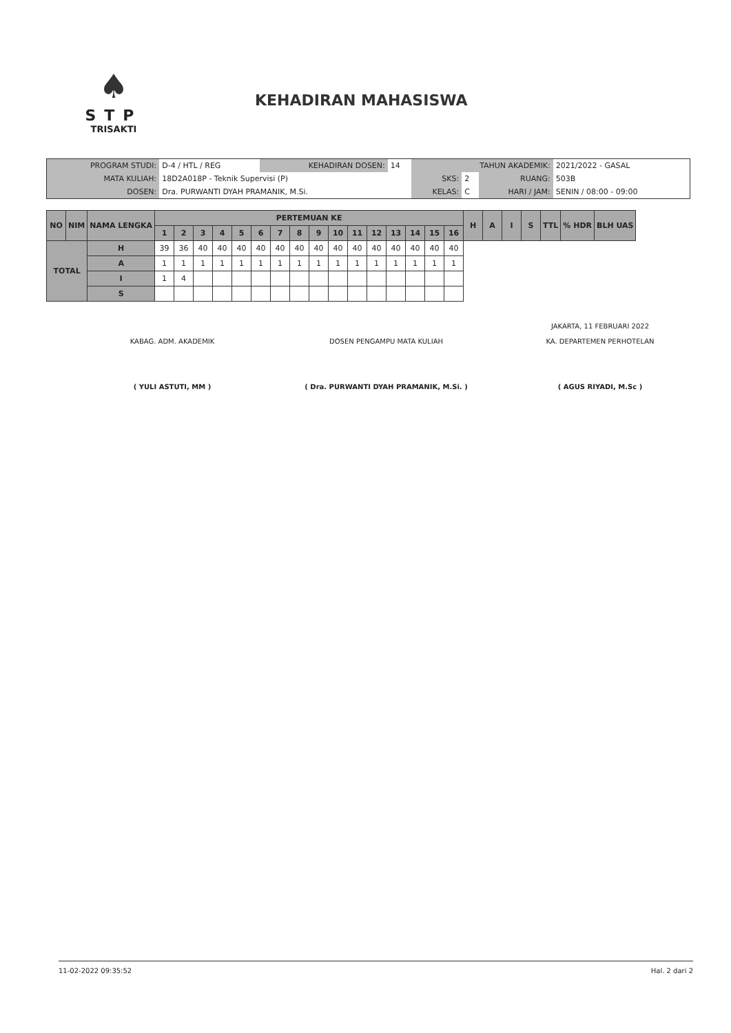♠
STP
TRISAKTI
KEHADIRAN MAHASISWA
| PROGRAM STUDI: | D-4 / HTL / REG | KEHADIRAN DOSEN: | 14 | TAHUN AKADEMIK: | | | 2021/2022 - GASAL |
| MATA KULIAH: | 18D2A018P - Teknik Supervisi (P) | | | SKS: | 2 | RUANG: | 503B |
| DOSEN: | Dra. PURWANTI DYAH PRAMANIK, M.Si. | | | KELAS: | C | HARI / JAM: | SENIN / 08:00 - 09:00 |
| NO | NIM | NAMA LENGKA | | PERTEMUAN KE | | | | | | | | | | | | | | | | H | A | I | S | TTL | % HDR | BLH UAS |
| --- | --- | --- | --- | --- | --- | --- | --- | --- | --- | --- | --- | --- | --- | --- | --- | --- | --- | --- | --- | --- | --- | --- | --- | --- | --- | --- |
| | | | | 1 | 2 | 3 | 4 | 5 | 6 | 7 | 8 | 9 | 10 | 11 | 12 | 13 | 14 | 15 | 16 | | | | | | | |
| TOTAL | | | H | 39 | 36 | 40 | 40 | 40 | 40 | 40 | 40 | 40 | 40 | 40 | 40 | 40 | 40 | 40 | 40 | | | | | | | |
| | | | A | 1 | 1 | 1 | 1 | 1 | 1 | 1 | 1 | 1 | 1 | 1 | 1 | 1 | 1 | 1 | 1 | | | | | | | |
| | | | I | 1 | 4 | | | | | | | | | | | | | | | | | | | | | |
| | | | S | | | | | | | | | | | | | | | | | | | | | | | |
KABAG. ADM. AKADEMIK
( YULI ASTUTI, MM )
DOSEN PENGAMPU MATA KULIAH
( Dra. PURWANTI DYAH PRAMANIK, M.Si. )
JAKARTA, 11 FEBRUARI 2022
KA. DEPARTEMEN PERHOTELAN
( AGUS RIYADI, M.Sc )
11-02-2022 09:35:52 Hal. 2 dari 2